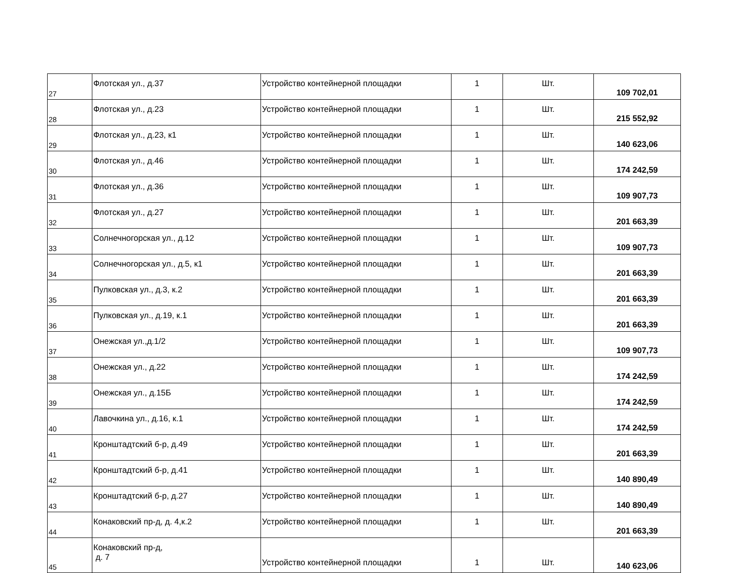| 27 | Флотская ул., д.37 | Устройство контейнерной площадки | 1 | Шт. | 109 702,01 |
| 28 | Флотская ул., д.23 | Устройство контейнерной площадки | 1 | Шт. | 215 552,92 |
| 29 | Флотская ул., д.23, к1 | Устройство контейнерной площадки | 1 | Шт. | 140 623,06 |
| 30 | Флотская ул., д.46 | Устройство контейнерной площадки | 1 | Шт. | 174 242,59 |
| 31 | Флотская ул., д.36 | Устройство контейнерной площадки | 1 | Шт. | 109 907,73 |
| 32 | Флотская ул., д.27 | Устройство контейнерной площадки | 1 | Шт. | 201 663,39 |
| 33 | Солнечногорская ул., д.12 | Устройство контейнерной площадки | 1 | Шт. | 109 907,73 |
| 34 | Солнечногорская ул., д.5, к1 | Устройство контейнерной площадки | 1 | Шт. | 201 663,39 |
| 35 | Пулковская ул., д.3, к.2 | Устройство контейнерной площадки | 1 | Шт. | 201 663,39 |
| 36 | Пулковская ул., д.19, к.1 | Устройство контейнерной площадки | 1 | Шт. | 201 663,39 |
| 37 | Онежская ул.,д.1/2 | Устройство контейнерной площадки | 1 | Шт. | 109 907,73 |
| 38 | Онежская ул., д.22 | Устройство контейнерной площадки | 1 | Шт. | 174 242,59 |
| 39 | Онежская ул., д.15Б | Устройство контейнерной площадки | 1 | Шт. | 174 242,59 |
| 40 | Лавочкина ул., д.16, к.1 | Устройство контейнерной площадки | 1 | Шт. | 174 242,59 |
| 41 | Кронштадтский б-р, д.49 | Устройство контейнерной площадки | 1 | Шт. | 201 663,39 |
| 42 | Кронштадтский б-р, д.41 | Устройство контейнерной площадки | 1 | Шт. | 140 890,49 |
| 43 | Кронштадтский б-р, д.27 | Устройство контейнерной площадки | 1 | Шт. | 140 890,49 |
| 44 | Конаковский пр-д, д. 4,к.2 | Устройство контейнерной площадки | 1 | Шт. | 201 663,39 |
| 45 | Конаковский пр-д, д. 7 | Устройство контейнерной площадки | 1 | Шт. | 140 623,06 |